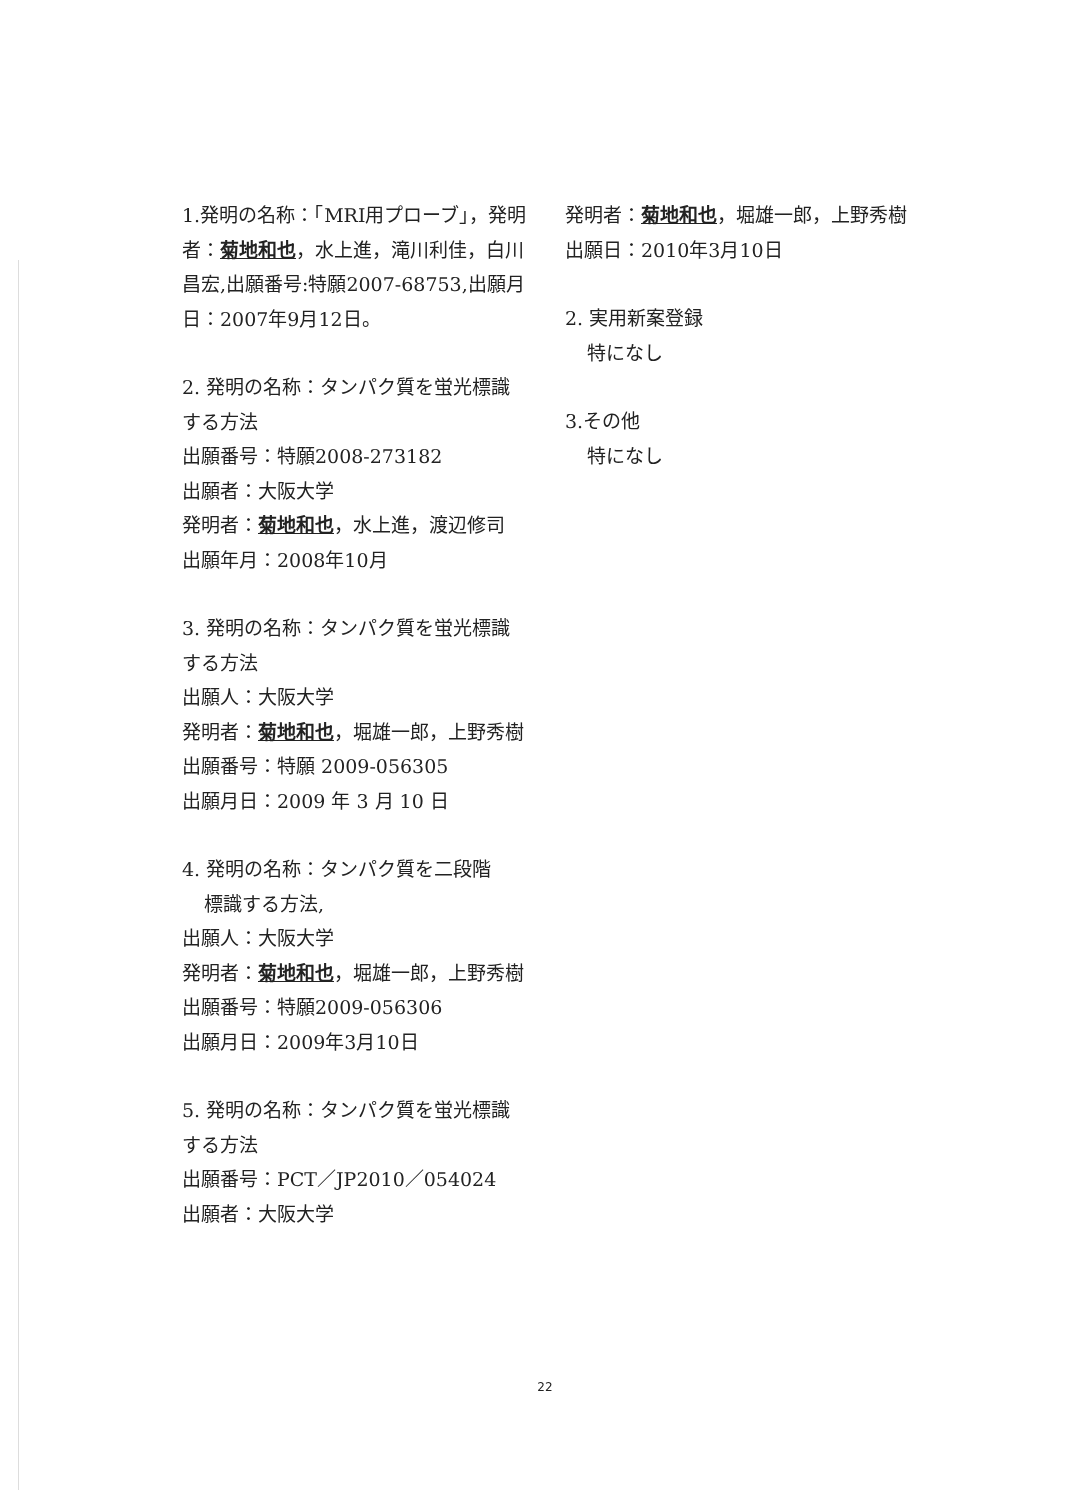1.発明の名称：「MRI用プローブ」，発明者：菊地和也，水上進，滝川利佳，白川昌宏,出願番号:特願2007-68753,出願月日：2007年9月12日。
2. 発明の名称：タンパク質を蛍光標識する方法
出願番号：特願2008-273182
出願者：大阪大学
発明者：菊地和也，水上進，渡辺修司
出願年月：2008年10月
3. 発明の名称：タンパク質を蛍光標識する方法
出願人：大阪大学
発明者：菊地和也，堀雄一郎，上野秀樹
出願番号：特願 2009-056305
出願月日：2009 年 3 月 10 日
4. 発明の名称：タンパク質を二段階
標識する方法,
出願人：大阪大学
発明者：菊地和也，堀雄一郎，上野秀樹
出願番号：特願2009-056306
出願月日：2009年3月10日
5. 発明の名称：タンパク質を蛍光標識する方法
出願番号：PCT／JP2010／054024
出願者：大阪大学
発明者：菊地和也，堀雄一郎，上野秀樹
出願日：2010年3月10日
2. 実用新案登録
特になし
3.その他
特になし
22